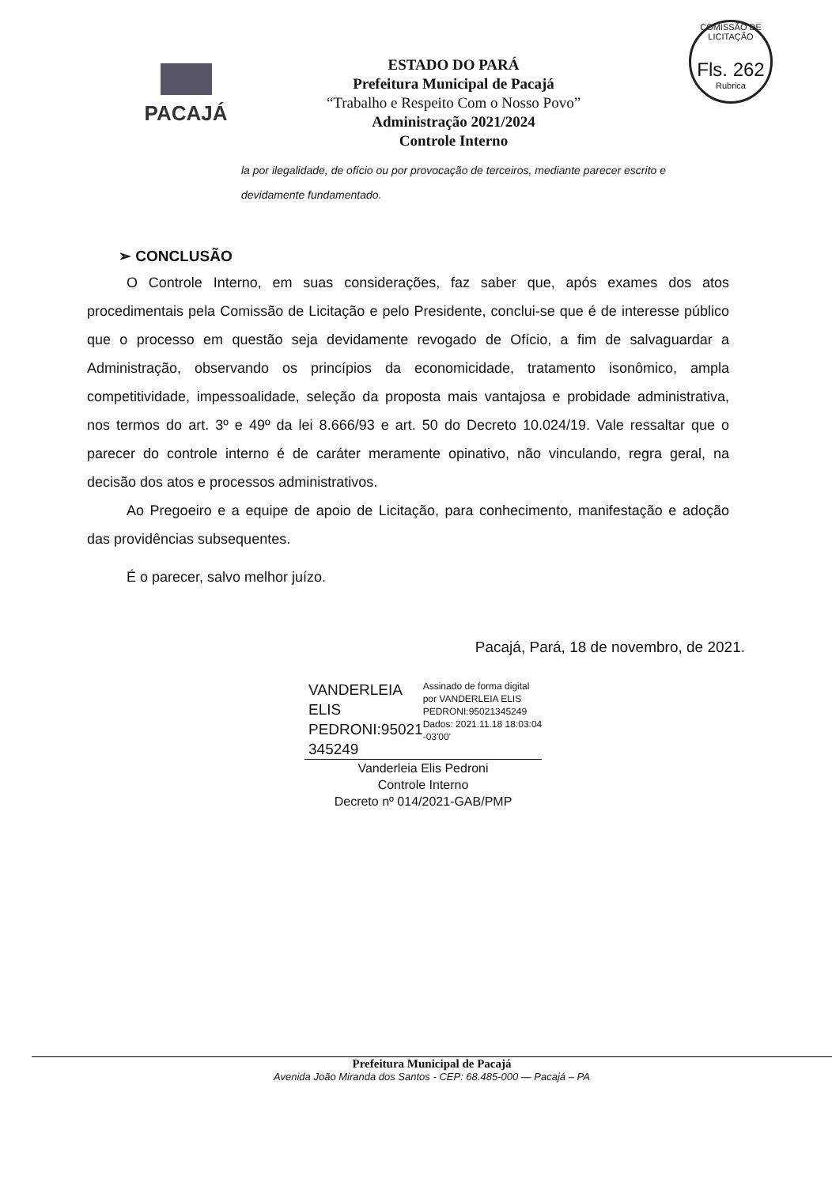COMISSÃO DE LICITAÇÃO
Fls. 262
Rubrica
PACAJÁ
ESTADO DO PARÁ
Prefeitura Municipal de Pacajá
“Trabalho e Respeito Com o Nosso Povo”
Administração 2021/2024
Controle Interno
la por ilegalidade, de ofício ou por provocação de terceiros, mediante parecer escrito e devidamente fundamentado.
➢ CONCLUSÃO
O Controle Interno, em suas considerações, faz saber que, após exames dos atos procedimentais pela Comissão de Licitação e pelo Presidente, conclui-se que é de interesse público que o processo em questão seja devidamente revogado de Ofício, a fim de salvaguardar a Administração, observando os princípios da economicidade, tratamento isonômico, ampla competitividade, impessoalidade, seleção da proposta mais vantajosa e probidade administrativa, nos termos do art. 3º e 49º da lei 8.666/93 e art. 50 do Decreto 10.024/19. Vale ressaltar que o parecer do controle interno é de caráter meramente opinativo, não vinculando, regra geral, na decisão dos atos e processos administrativos.
Ao Pregoeiro e a equipe de apoio de Licitação, para conhecimento, manifestação e adoção das providências subsequentes.
É o parecer, salvo melhor juízo.
Pacajá, Pará, 18 de novembro, de 2021.
VANDERLEIA ELIS PEDRONI:95021 345249
Assinado de forma digital por VANDERLEIA ELIS PEDRONI:95021345249 Dados: 2021.11.18 18:03:04 -03'00'
Vanderleia Elis Pedroni
Controle Interno
Decreto nº 014/2021-GAB/PMP
Prefeitura Municipal de Pacajá
Avenida João Miranda dos Santos - CEP: 68.485-000 — Pacajá – PA